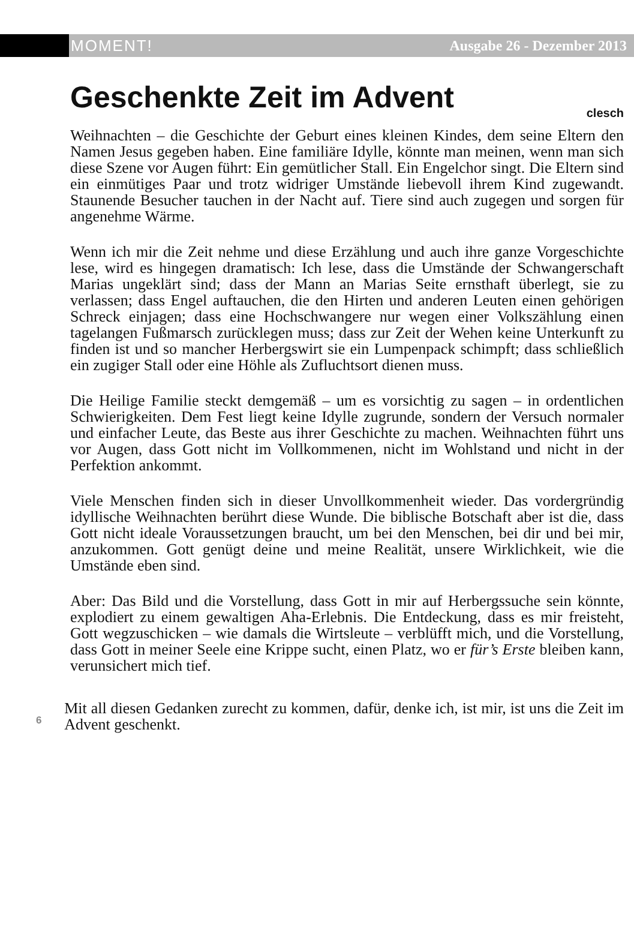MOMENT! Ausgabe 26 - Dezember 2013
Geschenkte Zeit im Advent
clesch
Weihnachten – die Geschichte der Geburt eines kleinen Kindes, dem seine Eltern den Namen Jesus gegeben haben. Eine familiäre Idylle, könnte man meinen, wenn man sich diese Szene vor Augen führt: Ein gemütlicher Stall. Ein Engelchor singt. Die Eltern sind ein einmütiges Paar und trotz widriger Umstände liebevoll ihrem Kind zugewandt. Staunende Besucher tauchen in der Nacht auf. Tiere sind auch zugegen und sorgen für angenehme Wärme.
Wenn ich mir die Zeit nehme und diese Erzählung und auch ihre ganze Vorgeschichte lese, wird es hingegen dramatisch: Ich lese, dass die Umstände der Schwangerschaft Marias ungeklärt sind; dass der Mann an Marias Seite ernsthaft überlegt, sie zu verlassen; dass Engel auftauchen, die den Hirten und anderen Leuten einen gehörigen Schreck einjagen; dass eine Hochschwangere nur wegen einer Volkszählung einen tagelangen Fußmarsch zurücklegen muss; dass zur Zeit der Wehen keine Unterkunft zu finden ist und so mancher Herbergswirt sie ein Lumpenpack schimpft; dass schließlich ein zugiger Stall oder eine Höhle als Zufluchtsort dienen muss.
Die Heilige Familie steckt demgemäß – um es vorsichtig zu sagen – in ordentlichen Schwierigkeiten. Dem Fest liegt keine Idylle zugrunde, sondern der Versuch normaler und einfacher Leute, das Beste aus ihrer Geschichte zu machen. Weihnachten führt uns vor Augen, dass Gott nicht im Vollkommenen, nicht im Wohlstand und nicht in der Perfektion ankommt.
Viele Menschen finden sich in dieser Unvollkommenheit wieder. Das vordergründig idyllische Weihnachten berührt diese Wunde. Die biblische Botschaft aber ist die, dass Gott nicht ideale Voraussetzungen braucht, um bei den Menschen, bei dir und bei mir, anzukommen. Gott genügt deine und meine Realität, unsere Wirklichkeit, wie die Umstände eben sind.
Aber: Das Bild und die Vorstellung, dass Gott in mir auf Herbergssuche sein könnte, explodiert zu einem gewaltigen Aha-Erlebnis. Die Entdeckung, dass es mir freisteht, Gott wegzuschicken – wie damals die Wirtsleute – verblüfft mich, und die Vorstellung, dass Gott in meiner Seele eine Krippe sucht, einen Platz, wo er für’s Erste bleiben kann, verunsichert mich tief.
6
Mit all diesen Gedanken zurecht zu kommen, dafür, denke ich, ist mir, ist uns die Zeit im Advent geschenkt.